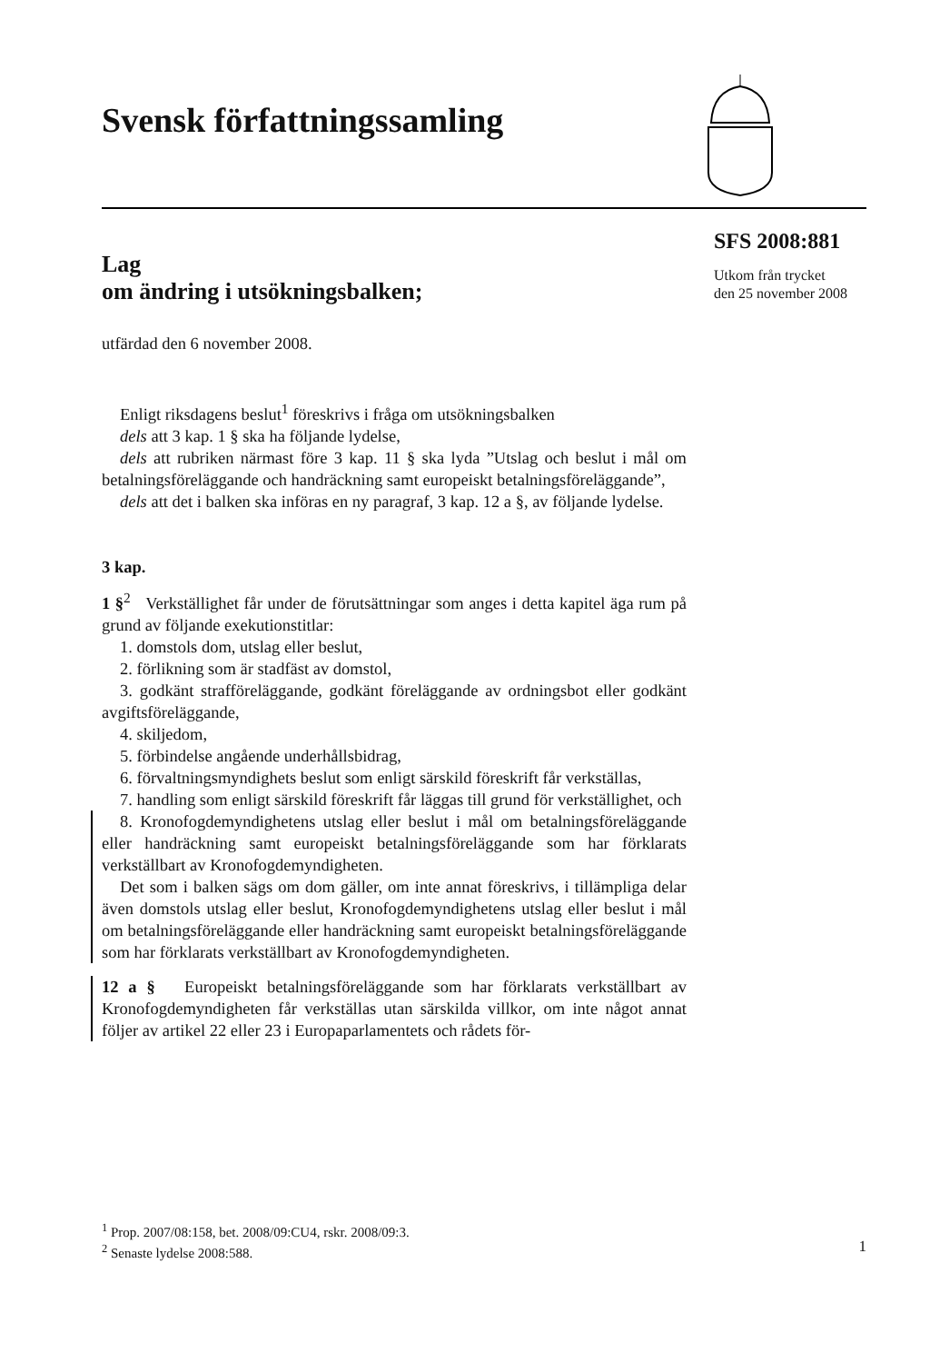Svensk författningssamling
SFS 2008:881
Utkom från trycket
den 25 november 2008
Lag
om ändring i utsökningsbalken;
utfärdad den 6 november 2008.
Enligt riksdagens beslut<sup>1</sup> föreskrivs i fråga om utsökningsbalken
dels att 3 kap. 1 § ska ha följande lydelse,
dels att rubriken närmast före 3 kap. 11 § ska lyda ”Utslag och beslut i mål om betalningsföreläggande och handräckning samt europeiskt betalningsföreläggande”,
dels att det i balken ska införas en ny paragraf, 3 kap. 12 a §, av följande lydelse.
3 kap.
1 §<sup>2</sup> Verkställighet får under de förutsättningar som anges i detta kapitel äga rum på grund av följande exekutionstitlar:
1. domstols dom, utslag eller beslut,
2. förlikning som är stadfäst av domstol,
3. godkänt strafföreläggande, godkänt föreläggande av ordningsbot eller godkänt avgiftsföreläggande,
4. skiljedom,
5. förbindelse angående underhållsbidrag,
6. förvaltningsmyndighets beslut som enligt särskild föreskrift får verkställas,
7. handling som enligt särskild föreskrift får läggas till grund för verkställighet, och
8. Kronofogdemyndighetens utslag eller beslut i mål om betalningsföreläggande eller handräckning samt europeiskt betalningsföreläggande som har förklarats verkställbart av Kronofogdemyndigheten.
Det som i balken sägs om dom gäller, om inte annat föreskrivs, i tillämpliga delar även domstols utslag eller beslut, Kronofogdemyndighetens utslag eller beslut i mål om betalningsföreläggande eller handräckning samt europeiskt betalningsföreläggande som har förklarats verkställbart av Kronofogdemyndigheten.
12 a § Europeiskt betalningsföreläggande som har förklarats verkställbart av Kronofogdemyndigheten får verkställas utan särskilda villkor, om inte något annat följer av artikel 22 eller 23 i Europaparlamentets och rådets för-
<sup>1</sup> Prop. 2007/08:158, bet. 2008/09:CU4, rskr. 2008/09:3.
<sup>2</sup> Senaste lydelse 2008:588.
1